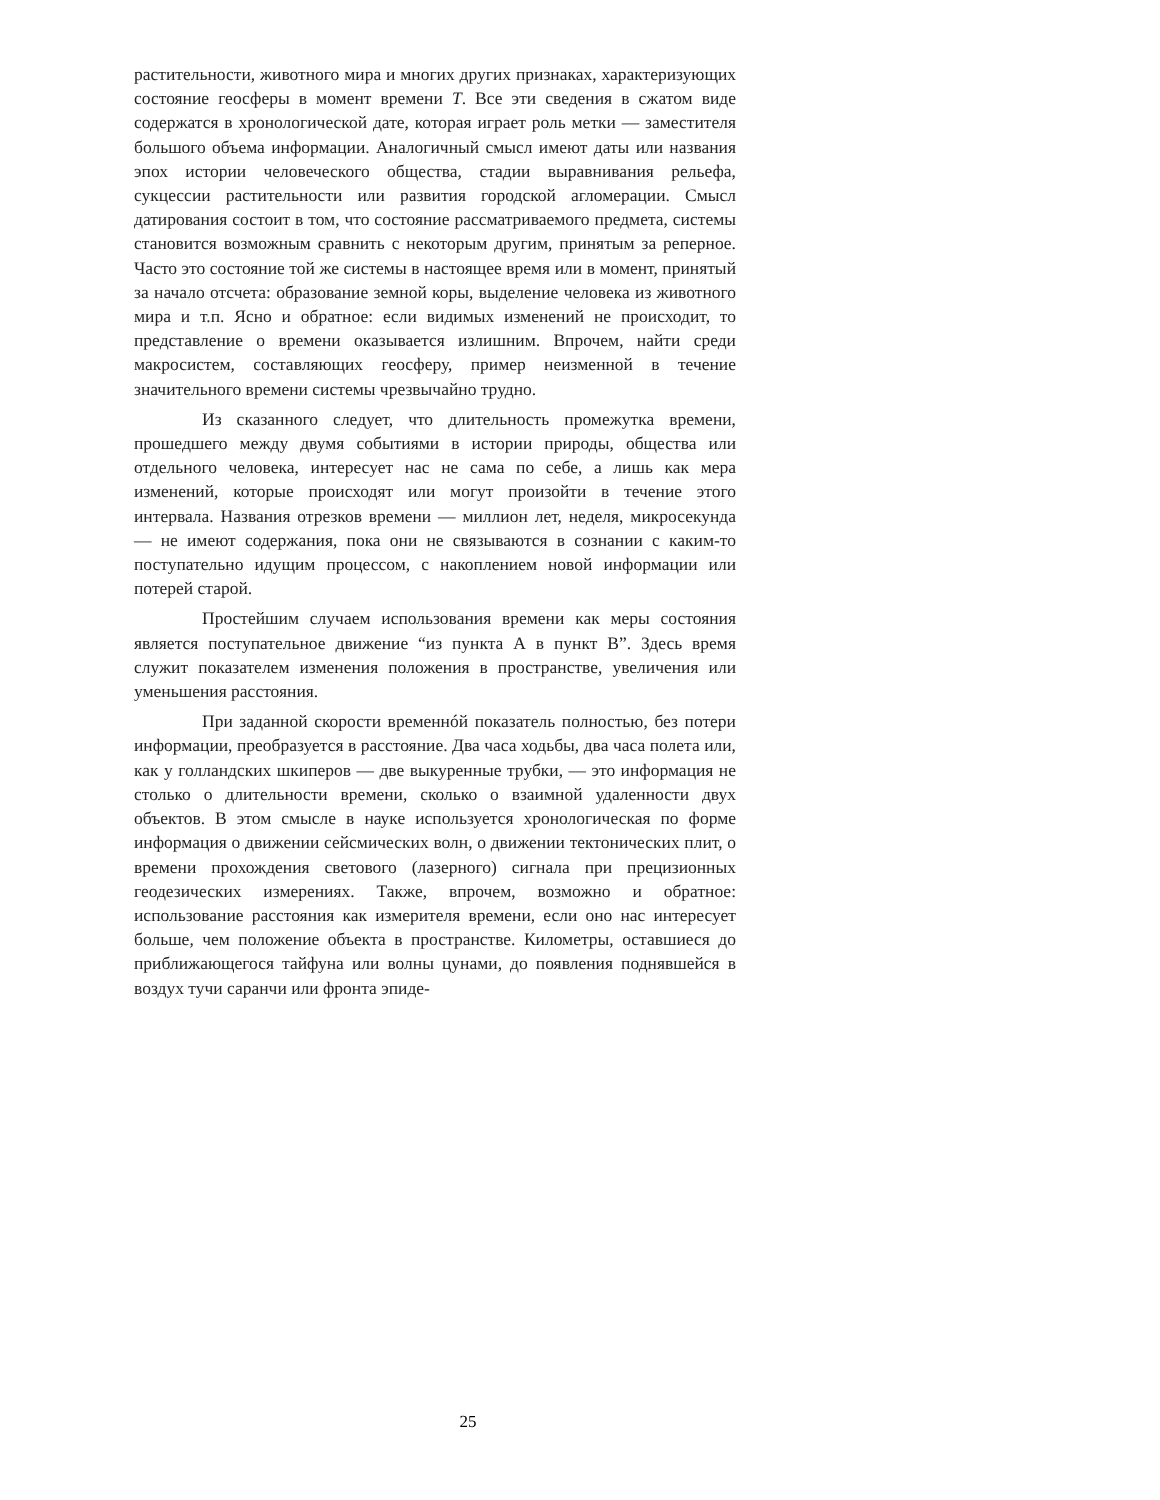растительности, животного мира и многих других признаках, характеризующих состояние геосферы в момент времени T. Все эти сведения в сжатом виде содержатся в хронологической дате, которая играет роль метки — заместителя большого объема информации. Аналогичный смысл имеют даты или названия эпох истории человеческого общества, стадии выравнивания рельефа, сукцессии растительности или развития городской агломерации. Смысл датирования состоит в том, что состояние рассматриваемого предмета, системы становится возможным сравнить с некоторым другим, принятым за реперное. Часто это состояние той же системы в настоящее время или в момент, принятый за начало отсчета: образование земной коры, выделение человека из животного мира и т.п. Ясно и обратное: если видимых изменений не происходит, то представление о времени оказывается излишним. Впрочем, найти среди макросистем, составляющих геосферу, пример неизменной в течение значительного времени системы чрезвычайно трудно.
Из сказанного следует, что длительность промежутка времени, прошедшего между двумя событиями в истории природы, общества или отдельного человека, интересует нас не сама по себе, а лишь как мера изменений, которые происходят или могут произойти в течение этого интервала. Названия отрезков времени — миллион лет, неделя, микросекунда — не имеют содержания, пока они не связываются в сознании с каким-то поступательно идущим процессом, с накоплением новой информации или потерей старой.
Простейшим случаем использования времени как меры состояния является поступательное движение “из пункта А в пункт В”. Здесь время служит показателем изменения положения в пространстве, увеличения или уменьшения расстояния.
При заданной скорости временнóй показатель полностью, без потери информации, преобразуется в расстояние. Два часа ходьбы, два часа полета или, как у голландских шкиперов — две выкуренные трубки, — это информация не столько о длительности времени, сколько о взаимной удаленности двух объектов. В этом смысле в науке используется хронологическая по форме информация о движении сейсмических волн, о движении тектонических плит, о времени прохождения светового (лазерного) сигнала при прецизионных геодезических измерениях. Также, впрочем, возможно и обратное: использование расстояния как измерителя времени, если оно нас интересует больше, чем положение объекта в пространстве. Километры, оставшиеся до приближающегося тайфуна или волны цунами, до появления поднявшейся в воздух тучи саранчи или фронта эпиде-
25